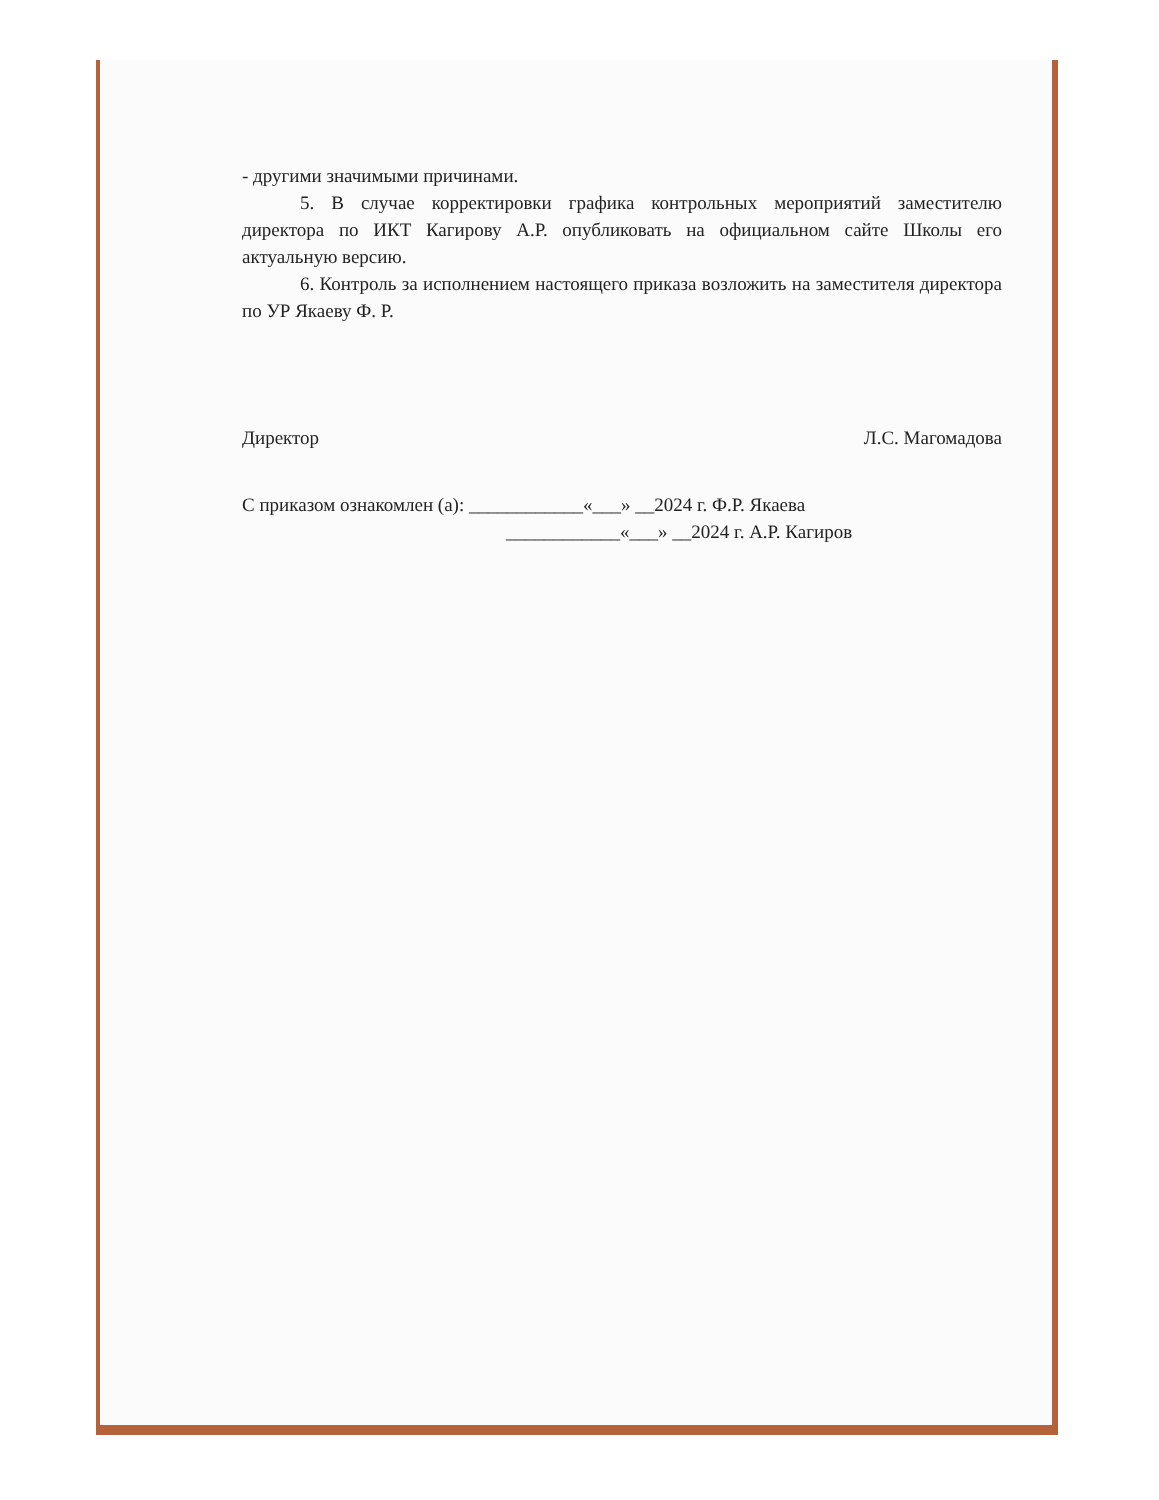- другими значимыми причинами.
5. В случае корректировки графика контрольных мероприятий заместителю директора по ИКТ Кагирову А.Р. опубликовать на официальном сайте Школы его актуальную версию.
6. Контроль за исполнением настоящего приказа возложить на заместителя директора по УР Якаеву Ф. Р.
Директор Л.С. Магомадова
С приказом ознакомлен (а): ____________«___» __2024 г. Ф.Р. Якаева
____________«___» __2024 г. А.Р. Кагиров